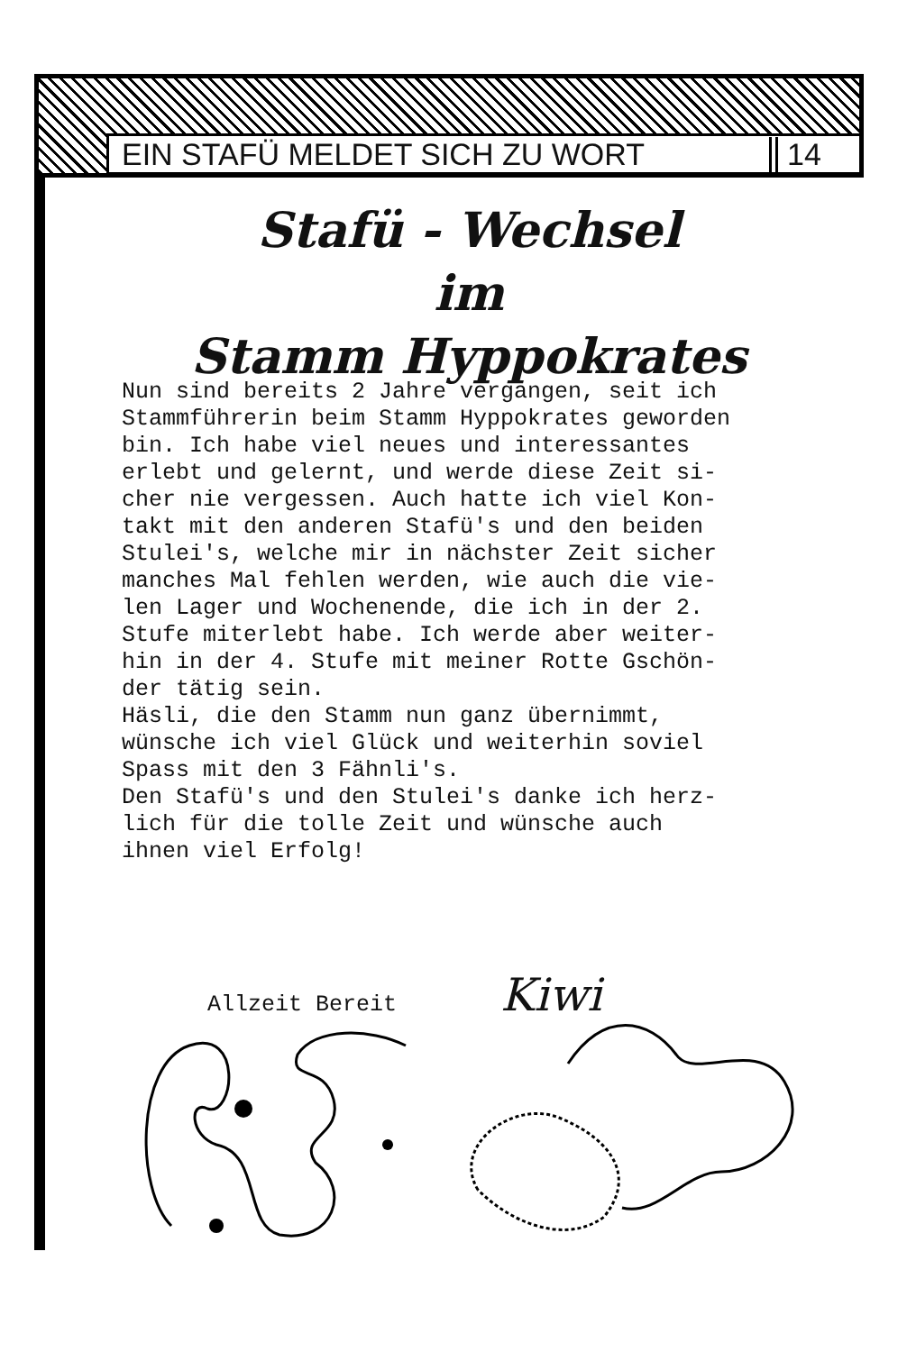EIN STAFÜ MELDET SICH ZU WORT 14
Stafü - Wechsel
im
Stamm Hyppokrates
Nun sind bereits 2 Jahre vergangen, seit ich
Stammführerin beim Stamm Hyppokrates geworden
bin. Ich habe viel neues und interessantes
erlebt und gelernt, und werde diese Zeit si-
cher nie vergessen. Auch hatte ich viel Kon-
takt mit den anderen Stafü's und den beiden
Stulei's, welche mir in nächster Zeit sicher
manches Mal fehlen werden, wie auch die vie-
len Lager und Wochenende, die ich in der 2.
Stufe miterlebt habe. Ich werde aber weiter-
hin in der 4. Stufe mit meiner Rotte Gschön-
der tätig sein.
Häsli, die den Stamm nun ganz übernimmt,
wünsche ich viel Glück und weiterhin soviel
Spass mit den 3 Fähnli's.
Den Stafü's und den Stulei's danke ich herz-
lich für die tolle Zeit und wünsche auch
ihnen viel Erfolg!
Allzeit Bereit Kiwi